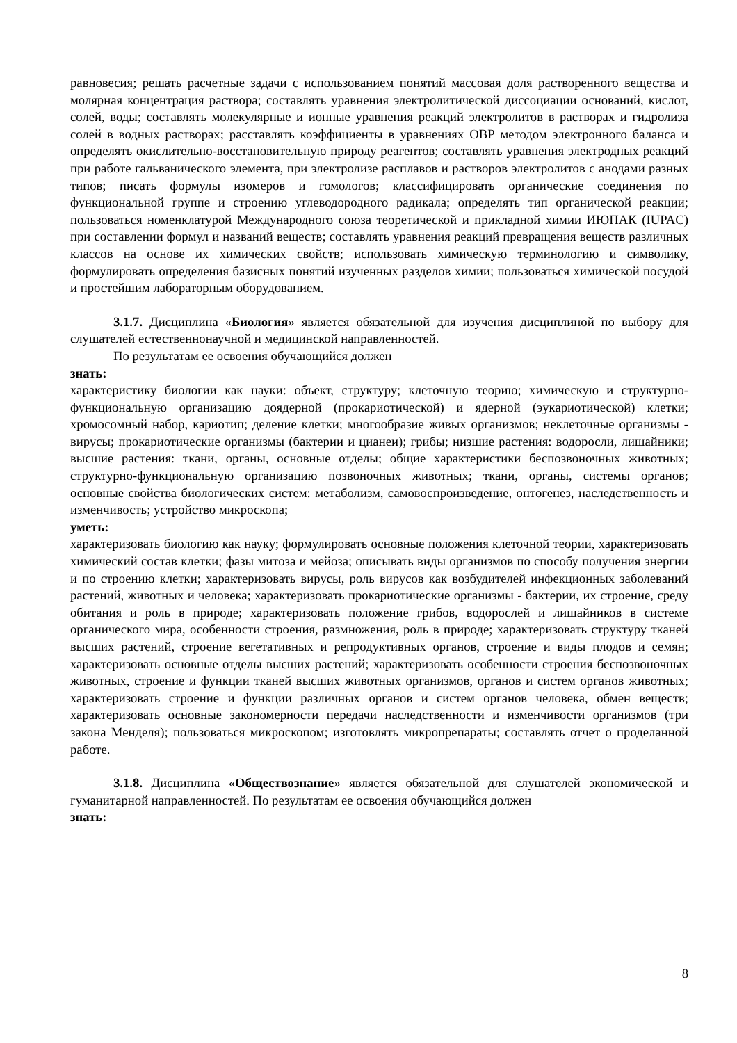равновесия; решать расчетные задачи с использованием понятий массовая доля растворенного вещества и молярная концентрация раствора; составлять уравнения электролитической диссоциации оснований, кислот, солей, воды; составлять молекулярные и ионные уравнения реакций электролитов в растворах и гидролиза солей в водных растворах; расставлять коэффициенты в уравнениях ОВР методом электронного баланса и определять окислительно-восстановительную природу реагентов; составлять уравнения электродных реакций при работе гальванического элемента, при электролизе расплавов и растворов электролитов с анодами разных типов; писать формулы изомеров и гомологов; классифицировать органические соединения по функциональной группе и строению углеводородного радикала; определять тип органической реакции; пользоваться номенклатурой Международного союза теоретической и прикладной химии ИЮПАК (IUPAC) при составлении формул и названий веществ; составлять уравнения реакций превращения веществ различных классов на основе их химических свойств; использовать химическую терминологию и символику, формулировать определения базисных понятий изученных разделов химии; пользоваться химической посудой и простейшим лабораторным оборудованием.
3.1.7. Дисциплина «Биология» является обязательной для изучения дисциплиной по выбору для слушателей естественнонаучной и медицинской направленностей.
По результатам ее освоения обучающийся должен
знать:
характеристику биологии как науки: объект, структуру; клеточную теорию; химическую и структурно-функциональную организацию доядерной (прокариотической) и ядерной (эукариотической) клетки; хромосомный набор, кариотип; деление клетки; многообразие живых организмов; неклеточные организмы - вирусы; прокариотические организмы (бактерии и цианеи); грибы; низшие растения: водоросли, лишайники; высшие растения: ткани, органы, основные отделы; общие характеристики беспозвоночных животных; структурно-функциональную организацию позвоночных животных; ткани, органы, системы органов; основные свойства биологических систем: метаболизм, самовоспроизведение, онтогенез, наследственность и изменчивость; устройство микроскопа;
уметь:
характеризовать биологию как науку; формулировать основные положения клеточной теории, характеризовать химический состав клетки; фазы митоза и мейоза; описывать виды организмов по способу получения энергии и по строению клетки; характеризовать вирусы, роль вирусов как возбудителей инфекционных заболеваний растений, животных и человека; характеризовать прокариотические организмы - бактерии, их строение, среду обитания и роль в природе; характеризовать положение грибов, водорослей и лишайников в системе органического мира, особенности строения, размножения, роль в природе; характеризовать структуру тканей высших растений, строение вегетативных и репродуктивных органов, строение и виды плодов и семян; характеризовать основные отделы высших растений; характеризовать особенности строения беспозвоночных животных, строение и функции тканей высших животных организмов, органов и систем органов животных; характеризовать строение и функции различных органов и систем органов человека, обмен веществ; характеризовать основные закономерности передачи наследственности и изменчивости организмов (три закона Менделя); пользоваться микроскопом; изготовлять микропрепараты; составлять отчет о проделанной работе.
3.1.8. Дисциплина «Обществознание» является обязательной для слушателей экономической и гуманитарной направленностей. По результатам ее освоения обучающийся должен
знать:
8